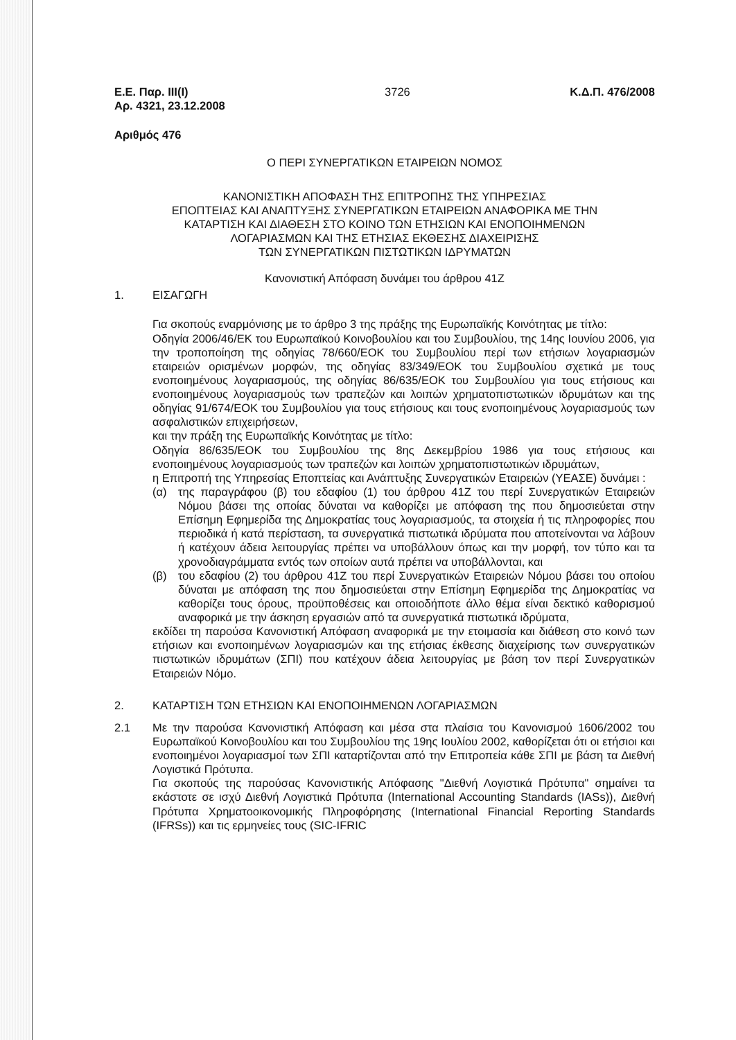Ε.Ε. Παρ. ΙΙΙ(Ι)
Αρ. 4321, 23.12.2008
3726 Κ.Δ.Π. 476/2008
Αριθμός 476
Ο ΠΕΡΙ ΣΥΝΕΡΓΑΤΙΚΩΝ ΕΤΑΙΡΕΙΩΝ ΝΟΜΟΣ
ΚΑΝΟΝΙΣΤΙΚΗ ΑΠΟΦΑΣΗ ΤΗΣ ΕΠΙΤΡΟΠΗΣ ΤΗΣ ΥΠΗΡΕΣΙΑΣ
ΕΠΟΠΤΕΙΑΣ ΚΑΙ ΑΝΑΠΤΥΞΗΣ ΣΥΝΕΡΓΑΤΙΚΩΝ ΕΤΑΙΡΕΙΩΝ ΑΝΑΦΟΡΙΚΑ ΜΕ ΤΗΝ
ΚΑΤΑΡΤΙΣΗ ΚΑΙ ΔΙΑΘΕΣΗ ΣΤΟ ΚΟΙΝΟ ΤΩΝ ΕΤΗΣΙΩΝ ΚΑΙ ΕΝΟΠΟΙΗΜΕΝΩΝ
ΛΟΓΑΡΙΑΣΜΩΝ ΚΑΙ ΤΗΣ ΕΤΗΣΙΑΣ ΕΚΘΕΣΗΣ ΔΙΑΧΕΙΡΙΣΗΣ
ΤΩΝ ΣΥΝΕΡΓΑΤΙΚΩΝ ΠΙΣΤΩΤΙΚΩΝ ΙΔΡΥΜΑΤΩΝ
Κανονιστική Απόφαση δυνάμει του άρθρου 41Ζ
1. ΕΙΣΑΓΩΓΗ
Για σκοπούς εναρμόνισης με το άρθρο 3 της πράξης της Ευρωπαϊκής Κοινότητας με τίτλο:
Οδηγία 2006/46/ΕΚ του Ευρωπαϊκού Κοινοβουλίου και του Συμβουλίου, της 14ης Ιουνίου 2006, για την τροποποίηση της οδηγίας 78/660/ΕΟΚ του Συμβουλίου περί των ετήσιων λογαριασμών εταιρειών ορισμένων μορφών, της οδηγίας 83/349/ΕΟΚ του Συμβουλίου σχετικά με τους ενοποιημένους λογαριασμούς, της οδηγίας 86/635/ΕΟΚ του Συμβουλίου για τους ετήσιους και ενοποιημένους λογαριασμούς των τραπεζών και λοιπών χρηματοπιστωτικών ιδρυμάτων και της οδηγίας 91/674/ΕΟΚ του Συμβουλίου για τους ετήσιους και τους ενοποιημένους λογαριασμούς των ασφαλιστικών επιχειρήσεων,
και την πράξη της Ευρωπαϊκής Κοινότητας με τίτλο:
Οδηγία 86/635/ΕΟΚ του Συμβουλίου της 8ης Δεκεμβρίου 1986 για τους ετήσιους και ενοποιημένους λογαριασμούς των τραπεζών και λοιπών χρηματοπιστωτικών ιδρυμάτων,
η Επιτροπή της Υπηρεσίας Εποπτείας και Ανάπτυξης Συνεργατικών Εταιρειών (ΥΕΑΣΕ) δυνάμει :
(α) της παραγράφου (β) του εδαφίου (1) του άρθρου 41Ζ του περί Συνεργατικών Εταιρειών Νόμου βάσει της οποίας δύναται να καθορίζει με απόφαση της που δημοσιεύεται στην Επίσημη Εφημερίδα της Δημοκρατίας τους λογαριασμούς, τα στοιχεία ή τις πληροφορίες που περιοδικά ή κατά περίσταση, τα συνεργατικά πιστωτικά ιδρύματα που αποτείνονται να λάβουν ή κατέχουν άδεια λειτουργίας πρέπει να υποβάλλουν όπως και την μορφή, τον τύπο και τα χρονοδιαγράμματα εντός των οποίων αυτά πρέπει να υποβάλλονται, και
(β) του εδαφίου (2) του άρθρου 41Ζ του περί Συνεργατικών Εταιρειών Νόμου βάσει του οποίου δύναται με απόφαση της που δημοσιεύεται στην Επίσημη Εφημερίδα της Δημοκρατίας να καθορίζει τους όρους, προϋποθέσεις και οποιοδήποτε άλλο θέμα είναι δεκτικό καθορισμού αναφορικά με την άσκηση εργασιών από τα συνεργατικά πιστωτικά ιδρύματα,
εκδίδει τη παρούσα Κανονιστική Απόφαση αναφορικά με την ετοιμασία και διάθεση στο κοινό των ετήσιων και ενοποιημένων λογαριασμών και της ετήσιας έκθεσης διαχείρισης των συνεργατικών πιστωτικών ιδρυμάτων (ΣΠΙ) που κατέχουν άδεια λειτουργίας με βάση τον περί Συνεργατικών Εταιρειών Νόμο.
2. ΚΑΤΑΡΤΙΣΗ ΤΩΝ ΕΤΗΣΙΩΝ ΚΑΙ ΕΝΟΠΟΙΗΜΕΝΩΝ ΛΟΓΑΡΙΑΣΜΩΝ
2.1 Με την παρούσα Κανονιστική Απόφαση και μέσα στα πλαίσια του Κανονισμού 1606/2002 του Ευρωπαϊκού Κοινοβουλίου και του Συμβουλίου της 19ης Ιουλίου 2002, καθορίζεται ότι οι ετήσιοι και ενοποιημένοι λογαριασμοί των ΣΠΙ καταρτίζονται από την Επιτροπεία κάθε ΣΠΙ με βάση τα Διεθνή Λογιστικά Πρότυπα.
Για σκοπούς της παρούσας Κανονιστικής Απόφασης "Διεθνή Λογιστικά Πρότυπα" σημαίνει τα εκάστοτε σε ισχύ Διεθνή Λογιστικά Πρότυπα (International Accounting Standards (IASs)), Διεθνή Πρότυπα Χρηματοοικονομικής Πληροφόρησης (International Financial Reporting Standards (IFRSs)) και τις ερμηνείες τους (SIC-IFRIC